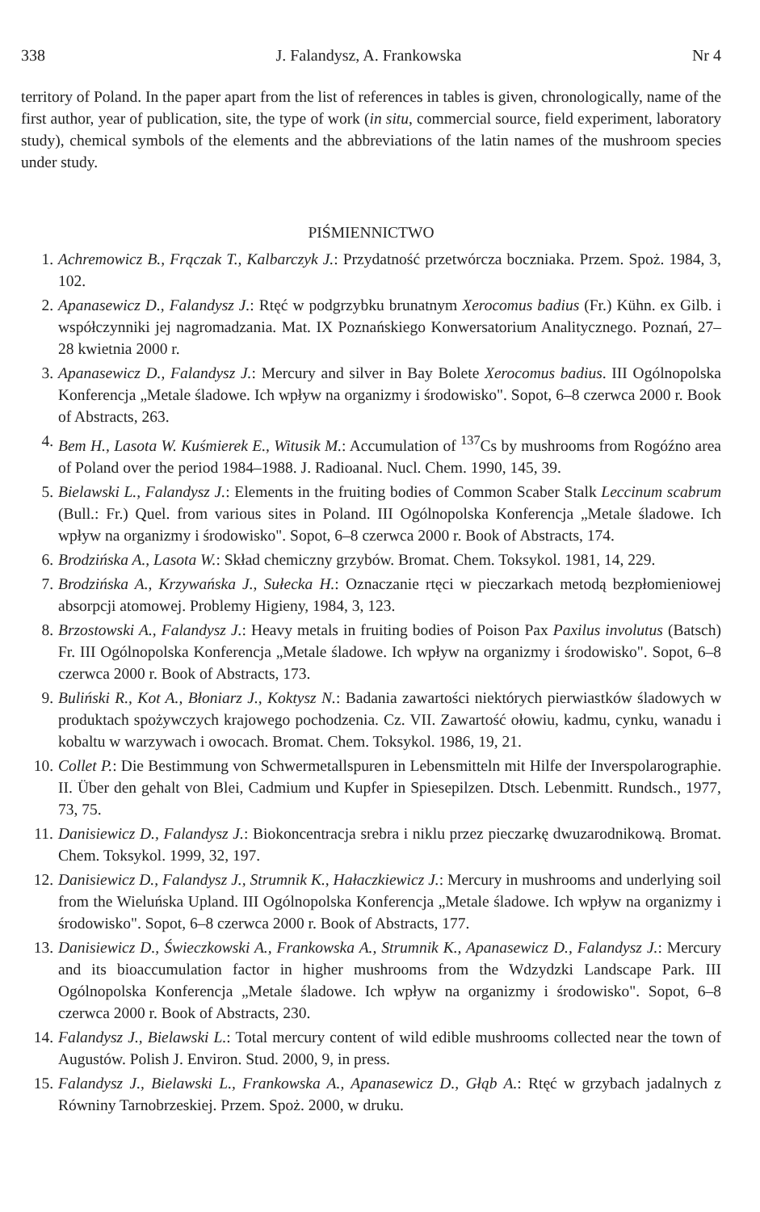338 J. Falandysz, A. Frankowska Nr 4
territory of Poland. In the paper apart from the list of references in tables is given, chronologically, name of the first author, year of publication, site, the type of work (in situ, commercial source, field experiment, laboratory study), chemical symbols of the elements and the abbreviations of the latin names of the mushroom species under study.
PIŚMIENNICTWO
1. Achremowicz B., Frączak T., Kalbarczyk J.: Przydatność przetwórcza boczniaka. Przem. Spoż. 1984, 3, 102.
2. Apanasewicz D., Falandysz J.: Rtęć w podgrzybku brunatnym Xerocomus badius (Fr.) Kühn. ex Gilb. i współczynniki jej nagromadzania. Mat. IX Poznańskiego Konwersatorium Analitycznego. Poznań, 27–28 kwietnia 2000 r.
3. Apanasewicz D., Falandysz J.: Mercury and silver in Bay Bolete Xerocomus badius. III Ogólnopolska Konferencja „Metale śladowe. Ich wpływ na organizmy i środowisko". Sopot, 6–8 czerwca 2000 r. Book of Abstracts, 263.
4. Bem H., Lasota W. Kuśmierek E., Witusik M.: Accumulation of <sup>137</sup>Cs by mushrooms from Rogóźno area of Poland over the period 1984–1988. J. Radioanal. Nucl. Chem. 1990, 145, 39.
5. Bielawski L., Falandysz J.: Elements in the fruiting bodies of Common Scaber Stalk Leccinum scabrum (Bull.: Fr.) Quel. from various sites in Poland. III Ogólnopolska Konferencja „Metale śladowe. Ich wpływ na organizmy i środowisko". Sopot, 6–8 czerwca 2000 r. Book of Abstracts, 174.
6. Brodzińska A., Lasota W.: Skład chemiczny grzybów. Bromat. Chem. Toksykol. 1981, 14, 229.
7. Brodzińska A., Krzywańska J., Sułecka H.: Oznaczanie rtęci w pieczarkach metodą bezpłomieniowej absorpcji atomowej. Problemy Higieny, 1984, 3, 123.
8. Brzostowski A., Falandysz J.: Heavy metals in fruiting bodies of Poison Pax Paxilus involutus (Batsch) Fr. III Ogólnopolska Konferencja „Metale śladowe. Ich wpływ na organizmy i środowisko". Sopot, 6–8 czerwca 2000 r. Book of Abstracts, 173.
9. Buliński R., Kot A., Błoniarz J., Koktysz N.: Badania zawartości niektórych pierwiastków śladowych w produktach spożywczych krajowego pochodzenia. Cz. VII. Zawartość ołowiu, kadmu, cynku, wanadu i kobaltu w warzywach i owocach. Bromat. Chem. Toksykol. 1986, 19, 21.
10. Collet P.: Die Bestimmung von Schwermetallspuren in Lebensmitteln mit Hilfe der Inverspolarographie. II. Über den gehalt von Blei, Cadmium und Kupfer in Spiesepilzen. Dtsch. Lebenmitt. Rundsch., 1977, 73, 75.
11. Danisiewicz D., Falandysz J.: Biokoncentracja srebra i niklu przez pieczarkę dwuzarodnikową. Bromat. Chem. Toksykol. 1999, 32, 197.
12. Danisiewicz D., Falandysz J., Strumnik K., Hałaczkiewicz J.: Mercury in mushrooms and underlying soil from the Wieluńska Upland. III Ogólnopolska Konferencja „Metale śladowe. Ich wpływ na organizmy i środowisko". Sopot, 6–8 czerwca 2000 r. Book of Abstracts, 177.
13. Danisiewicz D., Świeczkowski A., Frankowska A., Strumnik K., Apanasewicz D., Falandysz J.: Mercury and its bioaccumulation factor in higher mushrooms from the Wdzydzki Landscape Park. III Ogólnopolska Konferencja „Metale śladowe. Ich wpływ na organizmy i środowisko". Sopot, 6–8 czerwca 2000 r. Book of Abstracts, 230.
14. Falandysz J., Bielawski L.: Total mercury content of wild edible mushrooms collected near the town of Augustów. Polish J. Environ. Stud. 2000, 9, in press.
15. Falandysz J., Bielawski L., Frankowska A., Apanasewicz D., Głąb A.: Rtęć w grzybach jadalnych z Równiny Tarnobrzeskiej. Przem. Spoż. 2000, w druku.